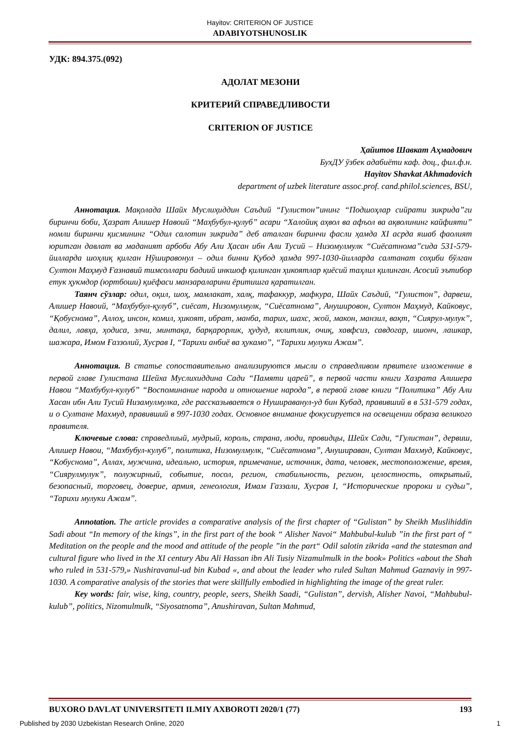Hayitov: CRITERION OF JUSTICE
ADABIYOTSHUNOSLIK
УДК: 894.375.(092)
АДОЛАТ МЕЗОНИ
КРИТЕРИЙ СПРАВЕДЛИВОСТИ
CRITERION OF JUSTICE
Ҳайитов Шавкат Аҳмадович
БухДУ ўзбек адабиёти каф. доц., фил.ф.н.
Hayitov Shavkat Akhmadovich
department of uzbek literature assoc.prof. cand.philol.sciences, BSU,
Аннотация. Мақолада Шайх Муслиҳиддин Саъдий “Гулистон”ининг “Подшоҳлар сийрати зикрида”ги биринчи боби, Ҳазрат Алишер Навоий “Маҳбубул-қулуб” асари “Халойиқ аҳвол ва афъол ва ақволининг кайфияти” номли биринчи қисмининг “Одил салотин зикрида” деб аталган биринчи фасли ҳамда XI асрда яшаб фаолият юритган давлат ва маданият арбоби Абу Али Ҳасан ибн Али Тусий – Низомулмулк “Сиёсатнома”сида 531-579-йилларда шоҳлиқ қилган Нўширавонул – одил бинни Қубод ҳамда 997-1030-йилларда салтанат соҳиби бўлган Султон Маҳмуд Ғазнавий тимсоллари бадиий инкшоф қилинган ҳикоятлар қиёсий таҳлил қилинган. Асосий эътибор етук ҳукмдор (юртбоши) қиёфаси манзараларини ёритишга қаратилган.
Таянч сўзлар: одил, оқил, шоҳ, мамлакат, халқ, тафаккур, мафкура, Шайх Саъдий, “Гулистон”, дарвеш, Алишер Навоий, “Маҳбубул-қулуб”, сиёсат, Низомулмулк, “Сиёсатнома”, Анушировон, Султон Маҳмуд, Кайковус, “Қобуснома”, Аллоҳ, инсон, комил, ҳикоят, ибрат, манба, тарих, шахс, жой, макон, манзил, вақт, “Сиярул-мулук”, далил, лавҳа, ҳодиса, элчи, минтақа, барқарорлик, ҳудуд, яхлитлик, очиқ, хавфсиз, савдогар, ишонч, лашкар, шажара, Имом Ғаззолий, Хусрав I, “Тарихи анбиё ва ҳукамо”, “Тарихи мулуки Ажам”.
Аннотация. В статье сопоставительно анализируются мысли о справедливом првителе изложенние в первой главе Гулистана Шейха Муслихиддина Сади “Памяти царей”, в первой части книги Хазрата Алишера Навои “Махбубул-кулуб” “Воспоминание народа и отношение народа”, в первой главе книги “Политика” Абу Али Хасан ибн Али Тусий Низамулмулка, где рассказывается о Нушираванул-уд бин Кубад, правивший в в 531-579 годах, и о Султане Махмуд, правивший в 997-1030 годах. Основное внимание фокусируется на освещении образа великого правителя.
Ключевые слова: справедлиый, мудрый, король, страна, люди, провидцы, Шейх Сади, “Гулистан”, дервиш, Алишер Навои, “Махбубул-кулуб”, политика, Низомулмулк, “Сиёсатнома”, Анушираван, Султан Махмуд, Кайковус, “Кобуснома”, Аллах, мужчина, идеально, история, примечание, источник, дата, человек, местоположение, время, “Сиярулмулук”, полужирный, событие, посол, регион, стабильность, регион, целостность, открытый, безопасный, торговец, доверие, армия, генеология, Имам Газзали, Хусрав I, “Исторические пророки и судьи”, “Тарихи мулуки Ажам”.
Annotation. The article provides a comparative analysis of the first chapter of “Gulistan” by Sheikh Muslihiddin Sadi about “In memory of the kings”, in the first part of the book “ Alisher Navoi“ Mahbubul-kulub ”in the first part of “ Meditation on the people and the mood and attitude of the people ”in the part“ Odil salotin zikrida «and the statesman and cultural figure who lived in the XI century Abu Ali Hassan ibn Ali Tusiy Nizamulmulk in the book» Politics «about the Shah who ruled in 531-579,» Nushiravanul-ud bin Kubad «, and about the leader who ruled Sultan Mahmud Gaznaviy in 997-1030. A comparative analysis of the stories that were skillfully embodied in highlighting the image of the great ruler.
Key words: fair, wise, king, country, people, seers, Sheikh Saadi, “Gulistan”, dervish, Alisher Navoi, “Mahbubul-kulub”, politics, Nizomulmulk, “Siyosatnoma”, Anushiravan, Sultan Mahmud,
BUXORO DAVLAT UNIVERSITETI ILMIY AXBOROTI 2020/1 (77) 193
Published by 2030 Uzbekistan Research Online, 2020 1